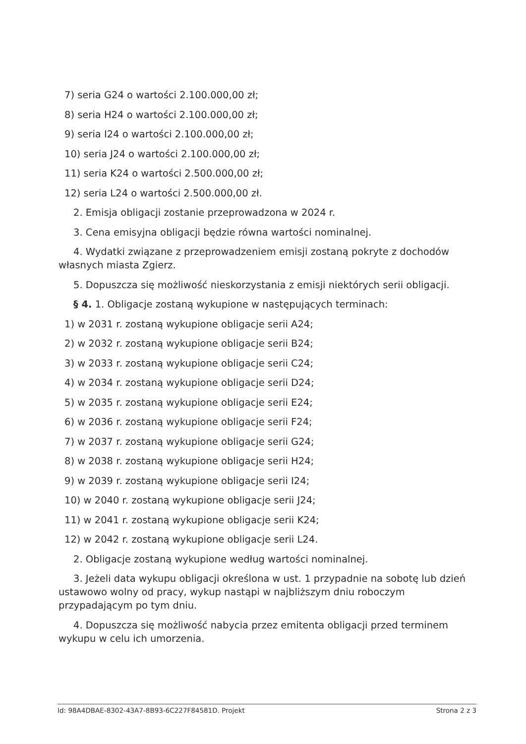7) seria G24 o wartości 2.100.000,00 zł;
8) seria H24 o wartości 2.100.000,00 zł;
9) seria I24 o wartości 2.100.000,00 zł;
10) seria J24 o wartości 2.100.000,00 zł;
11) seria K24 o wartości 2.500.000,00 zł;
12) seria L24 o wartości 2.500.000,00 zł.
2. Emisja obligacji zostanie przeprowadzona w 2024 r.
3. Cena emisyjna obligacji będzie równa wartości nominalnej.
4. Wydatki związane z przeprowadzeniem emisji zostaną pokryte z dochodów własnych miasta Zgierz.
5. Dopuszcza się możliwość nieskorzystania z emisji niektórych serii obligacji.
§ 4. 1. Obligacje zostaną wykupione w następujących terminach:
1) w 2031 r. zostaną wykupione obligacje serii A24;
2) w 2032 r. zostaną wykupione obligacje serii B24;
3) w 2033 r. zostaną wykupione obligacje serii C24;
4) w 2034 r. zostaną wykupione obligacje serii D24;
5) w 2035 r. zostaną wykupione obligacje serii E24;
6) w 2036 r. zostaną wykupione obligacje serii F24;
7) w 2037 r. zostaną wykupione obligacje serii G24;
8) w 2038 r. zostaną wykupione obligacje serii H24;
9) w 2039 r. zostaną wykupione obligacje serii I24;
10) w 2040 r. zostaną wykupione obligacje serii J24;
11) w 2041 r. zostaną wykupione obligacje serii K24;
12) w 2042 r. zostaną wykupione obligacje serii L24.
2. Obligacje zostaną wykupione według wartości nominalnej.
3. Jeżeli data wykupu obligacji określona w ust. 1 przypadnie na sobotę lub dzień ustawowo wolny od pracy, wykup nastąpi w najbliższym dniu roboczym przypadającym po tym dniu.
4. Dopuszcza się możliwość nabycia przez emitenta obligacji przed terminem wykupu w celu ich umorzenia.
Id: 98A4DBAE-8302-43A7-8B93-6C227F84581D. Projekt Strona 2 z 3